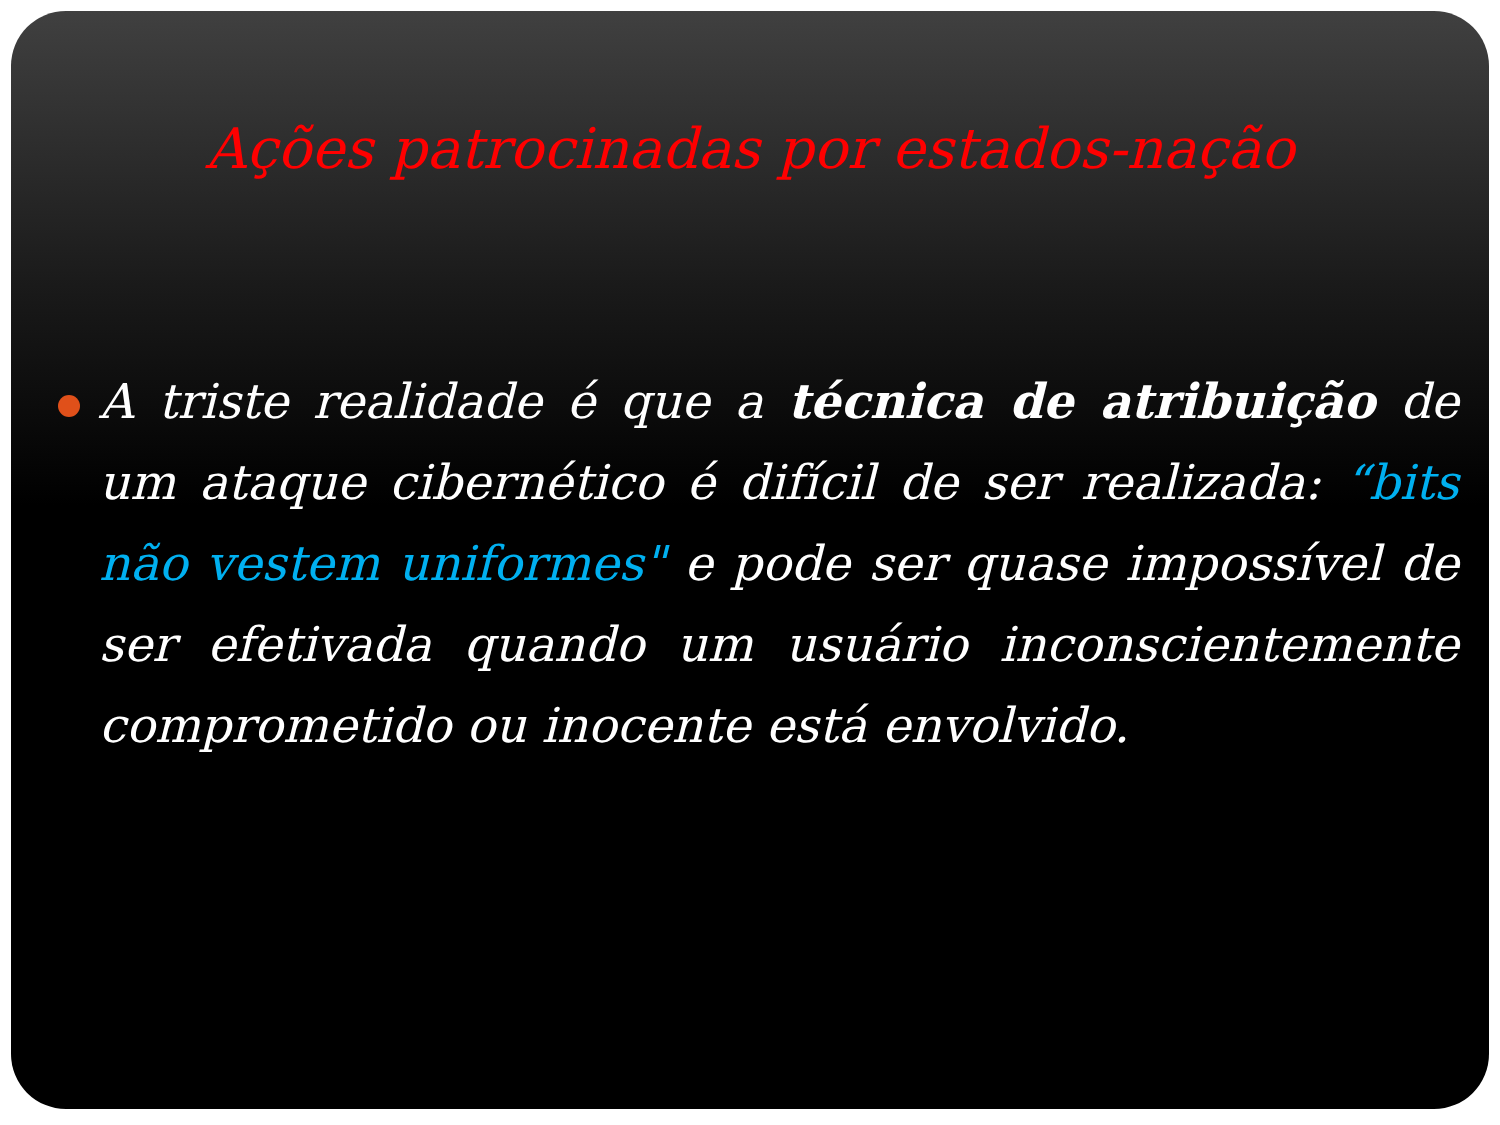Ações patrocinadas por estados-nação
A triste realidade é que a técnica de atribuição de um ataque cibernético é difícil de ser realizada: “bits não vestem uniformes" e pode ser quase impossível de ser efetivada quando um usuário inconscientemente comprometido ou inocente está envolvido.